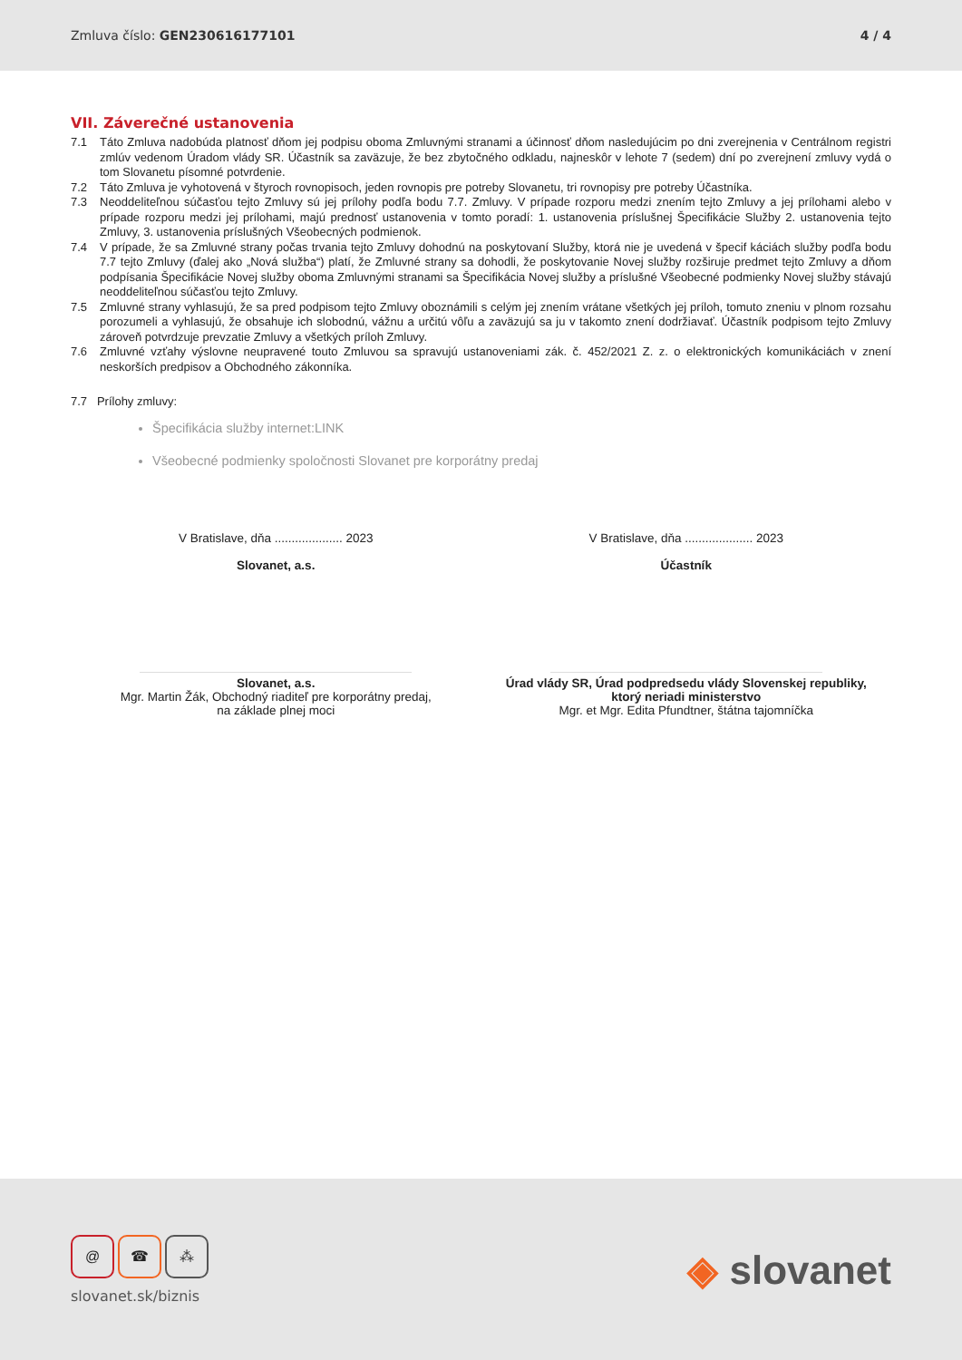Zmluva číslo: GEN230616177101 4 / 4
VII. Záverečné ustanovenia
7.1 Táto Zmluva nadobúda platnosť dňom jej podpisu oboma Zmluvnými stranami a účinnosť dňom nasledujúcim po dni zverejnenia v Centrálnom registri zmlúv vedenom Úradom vlády SR. Účastník sa zaväzuje, že bez zbytočného odkladu, najneskôr v lehote 7 (sedem) dní po zverejnení zmluvy vydá o tom Slovanetu písomné potvrdenie.
7.2 Táto Zmluva je vyhotovená v štyroch rovnopisoch, jeden rovnopis pre potreby Slovanetu, tri rovnopisy pre potreby Účastníka.
7.3 Neoddeliteľnou súčasťou tejto Zmluvy sú jej prílohy podľa bodu 7.7. Zmluvy. V prípade rozporu medzi znením tejto Zmluvy a jej prílohami alebo v prípade rozporu medzi jej prílohami, majú prednosť ustanovenia v tomto poradí: 1. ustanovenia príslušnej Špecifikácie Služby 2. ustanovenia tejto Zmluvy, 3. ustanovenia príslušných Všeobecných podmienok.
7.4 V prípade, že sa Zmluvné strany počas trvania tejto Zmluvy dohodnú na poskytovaní Služby, ktorá nie je uvedená v špecif káciách služby podľa bodu 7.7 tejto Zmluvy (ďalej ako „Nová služba“) platí, že Zmluvné strany sa dohodli, že poskytovanie Novej služby rozširuje predmet tejto Zmluvy a dňom podpísania Špecifikácie Novej služby oboma Zmluvnými stranami sa Špecifikácia Novej služby a príslušné Všeobecné podmienky Novej služby stávajú neoddeliteľnou súčasťou tejto Zmluvy.
7.5 Zmluvné strany vyhlasujú, že sa pred podpisom tejto Zmluvy oboznámili s celým jej znením vrátane všetkých jej príloh, tomuto zneniu v plnom rozsahu porozumeli a vyhlasujú, že obsahuje ich slobodnú, vážnu a určitú vôľu a zaväzujú sa ju v takomto znení dodržiavať. Účastník podpisom tejto Zmluvy zároveň potvrdzuje prevzatie Zmluvy a všetkých príloh Zmluvy.
7.6 Zmluvné vzťahy výslovne neupravené touto Zmluvou sa spravujú ustanoveniami zák. č. 452/2021 Z. z. o elektronických komunikáciách v znení neskorších predpisov a Obchodného zákonníka.
7.7 Prílohy zmluvy:
Špecifikácia služby internet:LINK
Všeobecné podmienky spoločnosti Slovanet pre korporátny predaj
V Bratislave, dňa .................... 2023
Slovanet, a.s.
Slovanet, a.s.
Mgr. Martin Žák, Obchodný riaditeľ pre korporátny predaj,
na základe plnej moci
V Bratislave, dňa .................... 2023
Účastník
Úrad vlády SR, Úrad podpredsedu vlády Slovenskej republiky,
ktorý neriadi ministerstvo
Mgr. et Mgr. Edita Pfundtner, štátna tajomníčka
@ ☎ ⁂
slovanet.sk/biznis
◈ slovanet